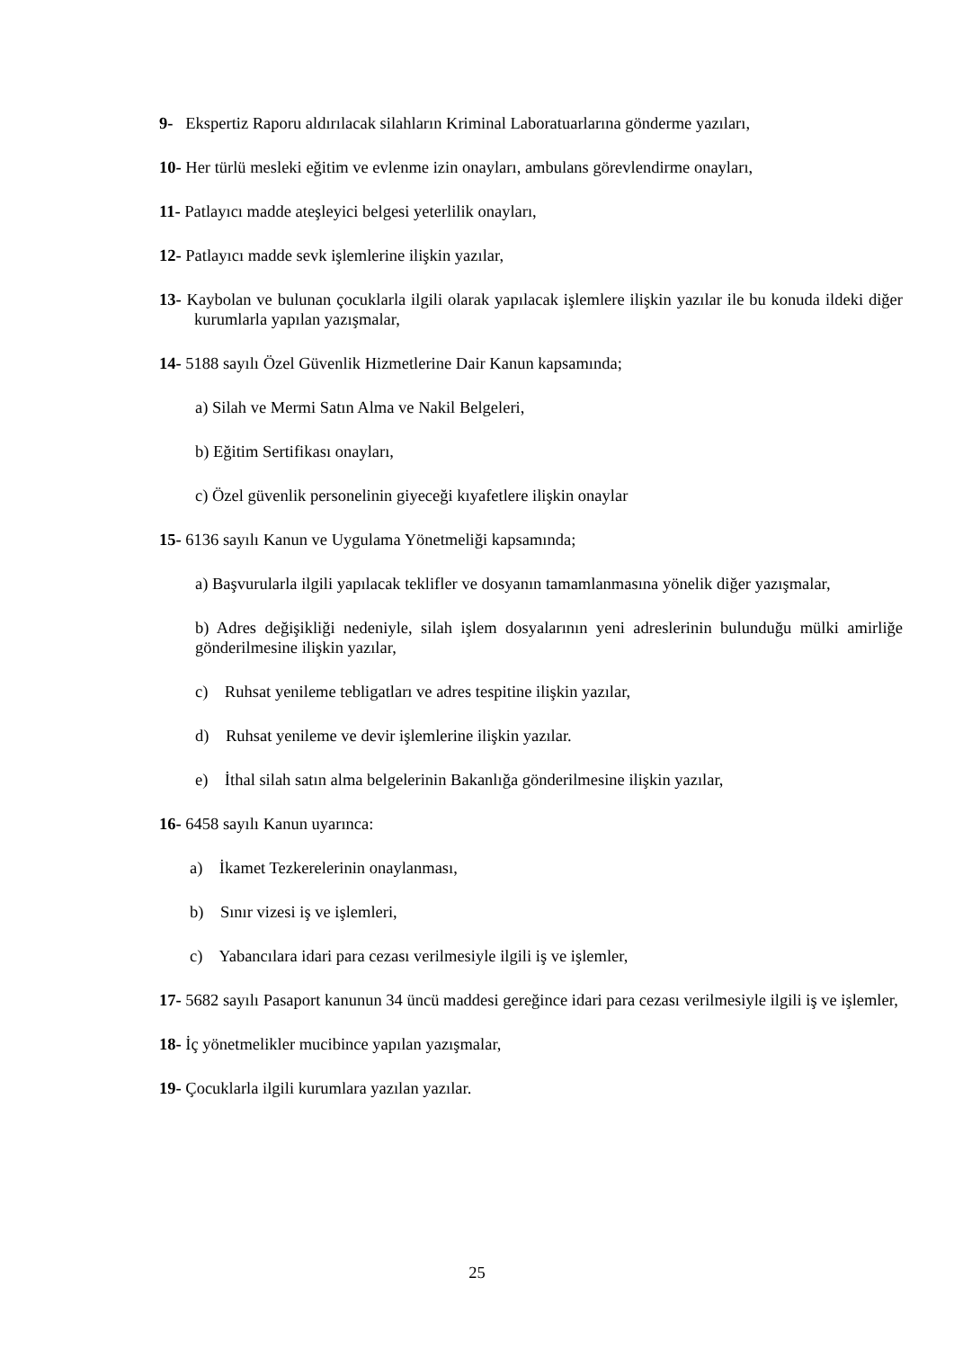9- Ekspertiz Raporu aldırılacak silahların Kriminal Laboratuarlarına gönderme yazıları,
10- Her türlü mesleki eğitim ve evlenme izin onayları, ambulans görevlendirme onayları,
11- Patlayıcı madde ateşleyici belgesi yeterlilik onayları,
12- Patlayıcı madde sevk işlemlerine ilişkin yazılar,
13- Kaybolan ve bulunan çocuklarla ilgili olarak yapılacak işlemlere ilişkin yazılar ile bu konuda ildeki diğer kurumlarla yapılan yazışmalar,
14- 5188 sayılı Özel Güvenlik Hizmetlerine Dair Kanun kapsamında;
a) Silah ve Mermi Satın Alma ve Nakil Belgeleri,
b) Eğitim Sertifikası onayları,
c) Özel güvenlik personelinin giyeceği kıyafetlere ilişkin onaylar
15- 6136 sayılı Kanun ve Uygulama Yönetmeliği kapsamında;
a) Başvurularla ilgili yapılacak teklifler ve dosyanın tamamlanmasına yönelik diğer yazışmalar,
b) Adres değişikliği nedeniyle, silah işlem dosyalarının yeni adreslerinin bulunduğu mülki amirliğe gönderilmesine ilişkin yazılar,
c) Ruhsat yenileme tebligatları ve adres tespitine ilişkin yazılar,
d) Ruhsat yenileme ve devir işlemlerine ilişkin yazılar.
e) İthal silah satın alma belgelerinin Bakanlığa gönderilmesine ilişkin yazılar,
16- 6458 sayılı Kanun uyarınca:
a) İkamet Tezkerelerinin onaylanması,
b) Sınır vizesi iş ve işlemleri,
c) Yabancılara idari para cezası verilmesiyle ilgili iş ve işlemler,
17- 5682 sayılı Pasaport kanunun 34 üncü maddesi gereğince idari para cezası verilmesiyle ilgili iş ve işlemler,
18- İç yönetmelikler mucibince yapılan yazışmalar,
19- Çocuklarla ilgili kurumlara yazılan yazılar.
25